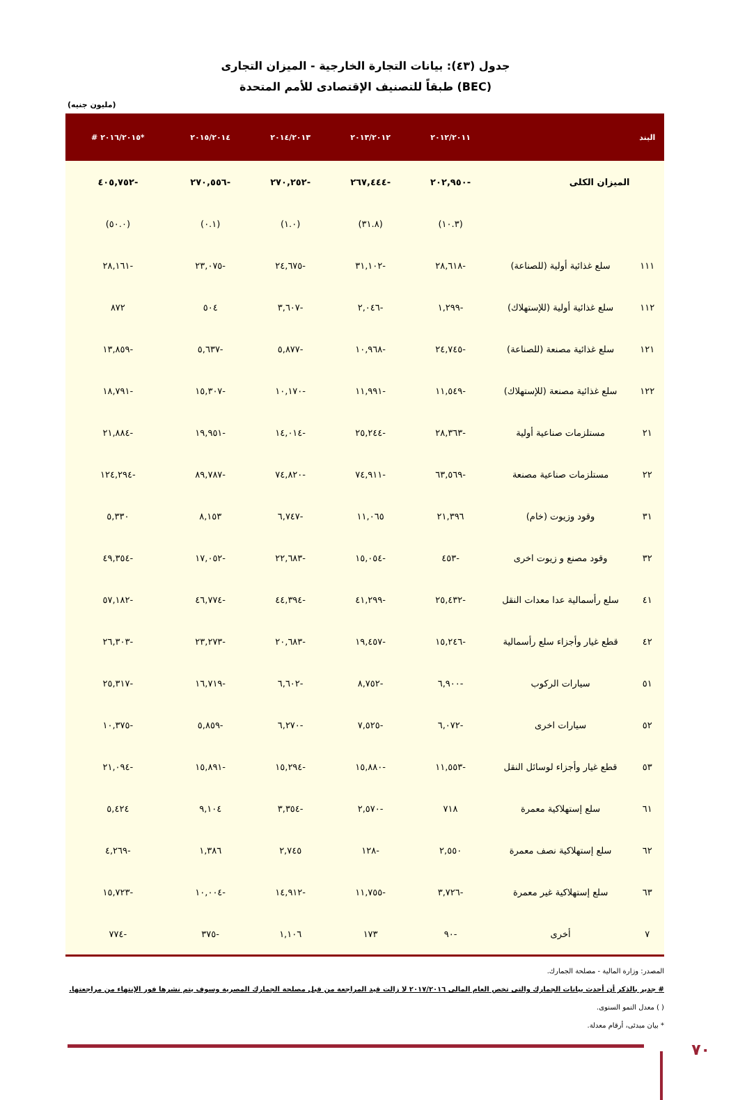جدول (٤٣): بيانات التجارة الخارجية - الميزان التجارى
طبقاً للتصنيف الإقتصادى للأمم المتحدة (BEC)
(مليون جنيه)
| البند | | ٢٠١٢/٢٠١١ | ٢٠١٣/٢٠١٢ | ٢٠١٤/٢٠١٣ | ٢٠١٥/٢٠١٤ | *٢٠١٦/٢٠١٥ # |
| --- | --- | --- | --- | --- | --- | --- |
| | الميزان الكلى | -٢٠٢,٩٥٠ | -٢٦٧,٤٤٤ | -٢٧٠,٢٥٢ | -٢٧٠,٥٥٦ | -٤٠٥,٧٥٢ |
| | | (١٠.٣) | (٣١.٨) | (١.٠) | (٠.١) | (٥٠.٠) |
| ١١١ | سلع غذائية أولية (للصناعة) | -٢٨,٦١٨ | -٣١,١٠٢ | -٢٤,٦٧٥ | -٢٣,٠٧٥ | -٢٨,١٦١ |
| ١١٢ | سلع غذائية أولية (للإستهلاك) | -١,٢٩٩ | -٢,٠٤٦ | -٣,٦٠٧ | ٥٠٤ | ٨٧٢ |
| ١٢١ | سلع غذائية مصنعة (للصناعة) | -٢٤,٧٤٥ | -١٠,٩٦٨ | -٥,٨٧٧ | -٥,٦٣٧ | -١٣,٨٥٩ |
| ١٢٢ | سلع غذائية مصنعة (للإستهلاك) | -١١,٥٤٩ | -١١,٩٩١ | -١٠,١٧٠ | -١٥,٣٠٧ | -١٨,٧٩١ |
| ٢١ | مستلزمات صناعية أولية | -٢٨,٣٦٣ | -٢٥,٢٤٤ | -١٤,٠١٤ | -١٩,٩٥١ | -٢١,٨٨٤ |
| ٢٢ | مستلزمات صناعية مصنعة | -٦٣,٥٦٩ | -٧٤,٩١١ | -٧٤,٨٢٠ | -٨٩,٧٨٧ | -١٢٤,٢٩٤ |
| ٣١ | وقود وزيوت (خام) | ٢١,٣٩٦ | ١١,٠٦٥ | -٦,٧٤٧ | ٨,١٥٣ | ٥,٣٣٠ |
| ٣٢ | وقود مصنع و زيوت اخرى | -٤٥٣ | -١٥,٠٥٤ | -٢٢,٦٨٣ | -١٧,٠٥٢ | -٤٩,٣٥٤ |
| ٤١ | سلع رأسمالية عدا معدات النقل | -٢٥,٤٣٢ | -٤١,٢٩٩ | -٤٤,٣٩٤ | -٤٦,٧٧٤ | -٥٧,١٨٢ |
| ٤٢ | قطع غيار وأجزاء سلع رأسمالية | -١٥,٢٤٦ | -١٩,٤٥٧ | -٢٠,٦٨٣ | -٢٣,٢٧٣ | -٢٦,٣٠٣ |
| ٥١ | سيارات الركوب | -٦,٩٠٠ | -٨,٧٥٢ | -٦,٦٠٢ | -١٦,٧١٩ | -٢٥,٣١٧ |
| ٥٢ | سيارات اخرى | -٦,٠٧٢ | -٧,٥٢٥ | -٦,٢٧٠ | -٥,٨٥٩ | -١٠,٣٧٥ |
| ٥٣ | قطع غيار وأجزاء لوسائل النقل | -١١,٥٥٣ | -١٥,٨٨٠ | -١٥,٢٩٤ | -١٥,٨٩١ | -٢١,٠٩٤ |
| ٦١ | سلع إستهلاكية معمرة | ٧١٨ | -٢,٥٧٠ | -٣,٣٥٤ | ٩,١٠٤ | ٥,٤٢٤ |
| ٦٢ | سلع إستهلاكية نصف معمرة | ٢,٥٥٠ | -١٢٨ | ٢,٧٤٥ | ١,٣٨٦ | -٤,٢٦٩ |
| ٦٣ | سلع إستهلاكية غير معمرة | -٣,٧٢٦ | -١١,٧٥٥ | -١٤,٩١٢ | -١٠,٠٠٤ | -١٥,٧٢٣ |
| ٧ | أخرى | -٩٠ | ١٧٣ | ١,١٠٦ | -٣٧٥ | -٧٧٤ |
المصدر: وزارة المالية - مصلحة الجمارك.
# جدير بالذكر أن أحدث بيانات الجمارك والتى تخص العام المالى ٢٠١٧/٢٠١٦ لا زالت قيد المراجعة من قبل مصلحة الجمارك المصرية وسوف يتم نشرها فور الإنتهاء من مراجعتها.
( ) معدل النمو السنوى.
* بيان مبدئى، أرقام معدلة.
٧٠